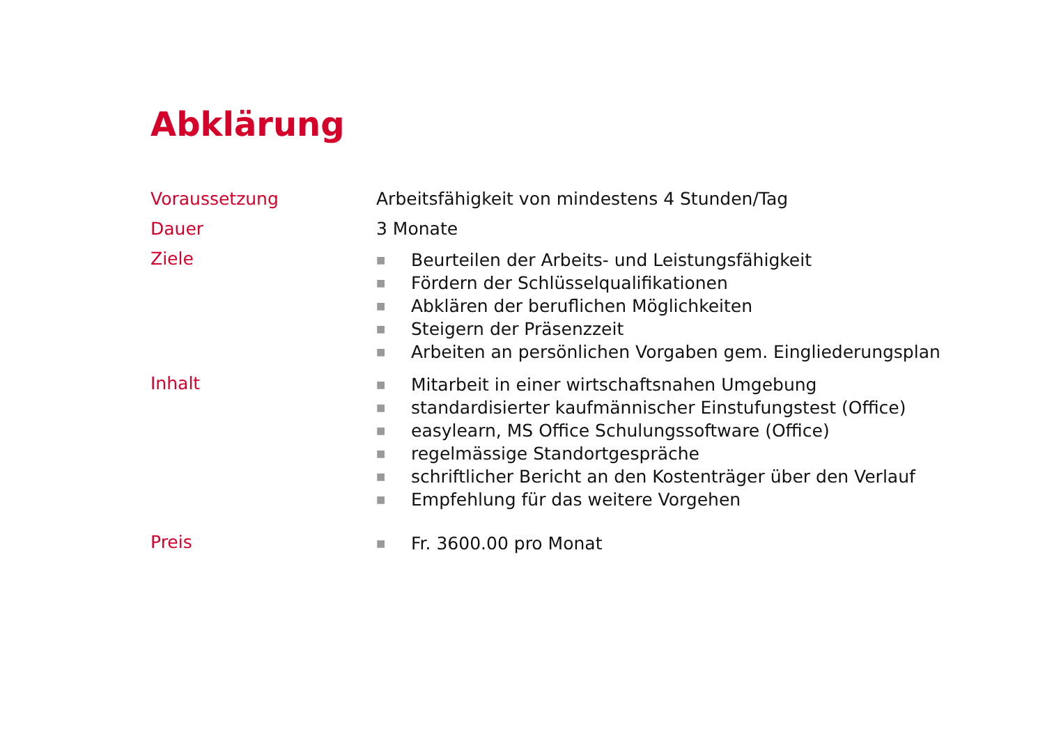Abklärung
Voraussetzung Arbeitsfähigkeit von mindestens 4 Stunden/Tag
Dauer 3 Monate
Ziele
■ Beurteilen der Arbeits- und Leistungsfähigkeit
■ Fördern der Schlüsselqualifikationen
■ Abklären der beruflichen Möglichkeiten
■ Steigern der Präsenzzeit
■ Arbeiten an persönlichen Vorgaben gem. Eingliederungsplan
Inhalt
■ Mitarbeit in einer wirtschaftsnahen Umgebung
■ standardisierter kaufmännischer Einstufungstest (Office)
■ easylearn, MS Office Schulungssoftware (Office)
■ regelmässige Standortgespräche
■ schriftlicher Bericht an den Kostenträger über den Verlauf
■ Empfehlung für das weitere Vorgehen
Preis
■ Fr. 3600.00 pro Monat